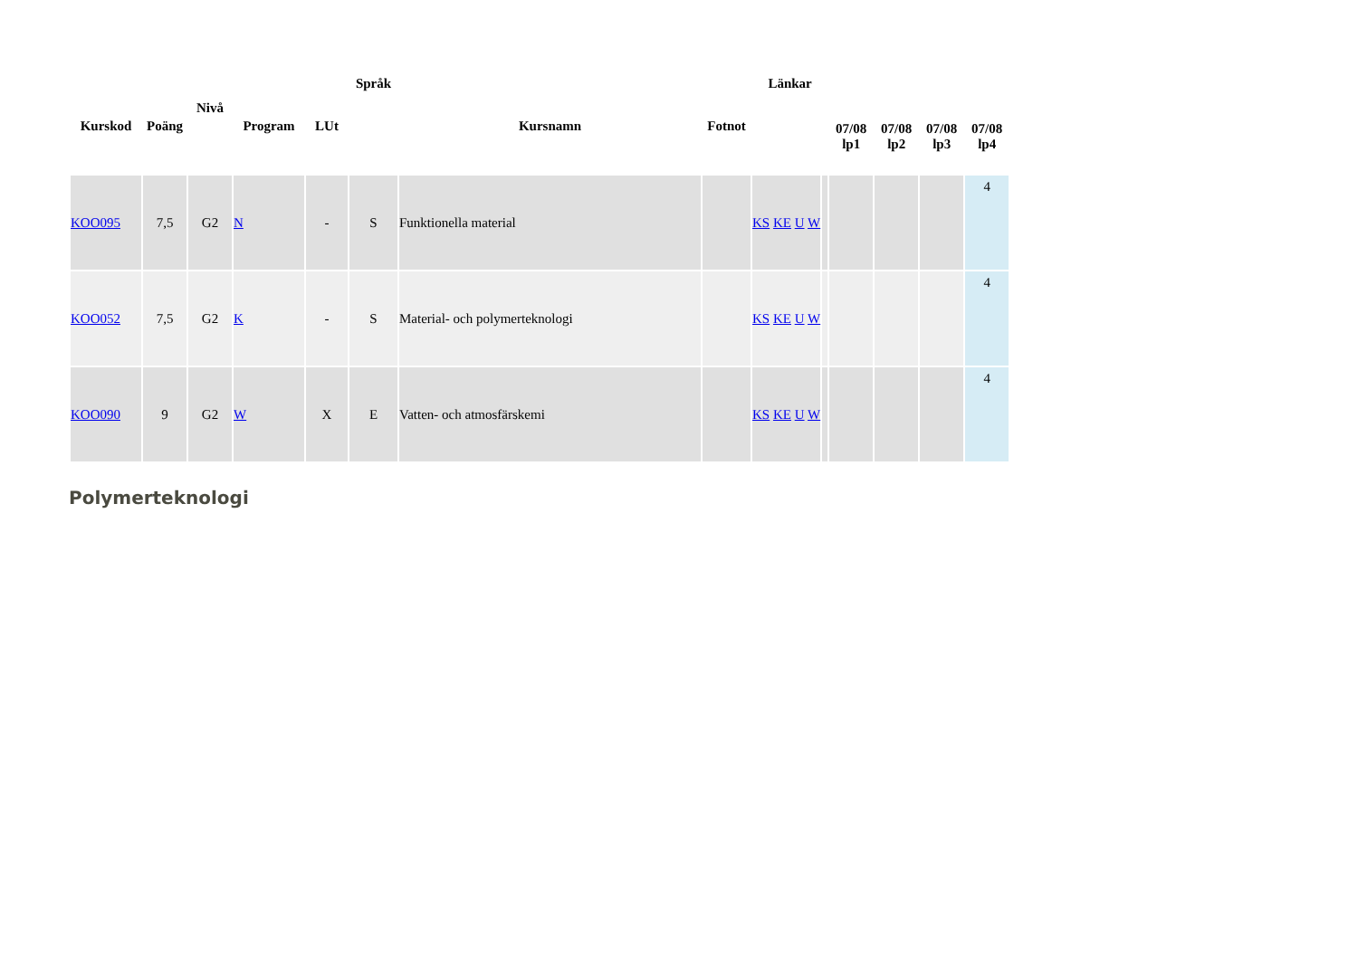| Kurskod | Poäng | Nivå | Program | LUt | Språk | Kursnamn | Fotnot | Länkar | | 07/08 lp1 | 07/08 lp2 | 07/08 lp3 | 07/08 lp4 |
| --- | --- | --- | --- | --- | --- | --- | --- | --- | --- | --- | --- | --- | --- |
| KOO095 | 7,5 | G2 | N | - | S | Funktionella material | | KS KE U W | | | | | 4 |
| KOO052 | 7,5 | G2 | K | - | S | Material- och polymerteknologi | | KS KE U W | | | | | 4 |
| KOO090 | 9 | G2 | W | X | E | Vatten- och atmosfärskemi | | KS KE U W | | | | | 4 |
Polymerteknologi